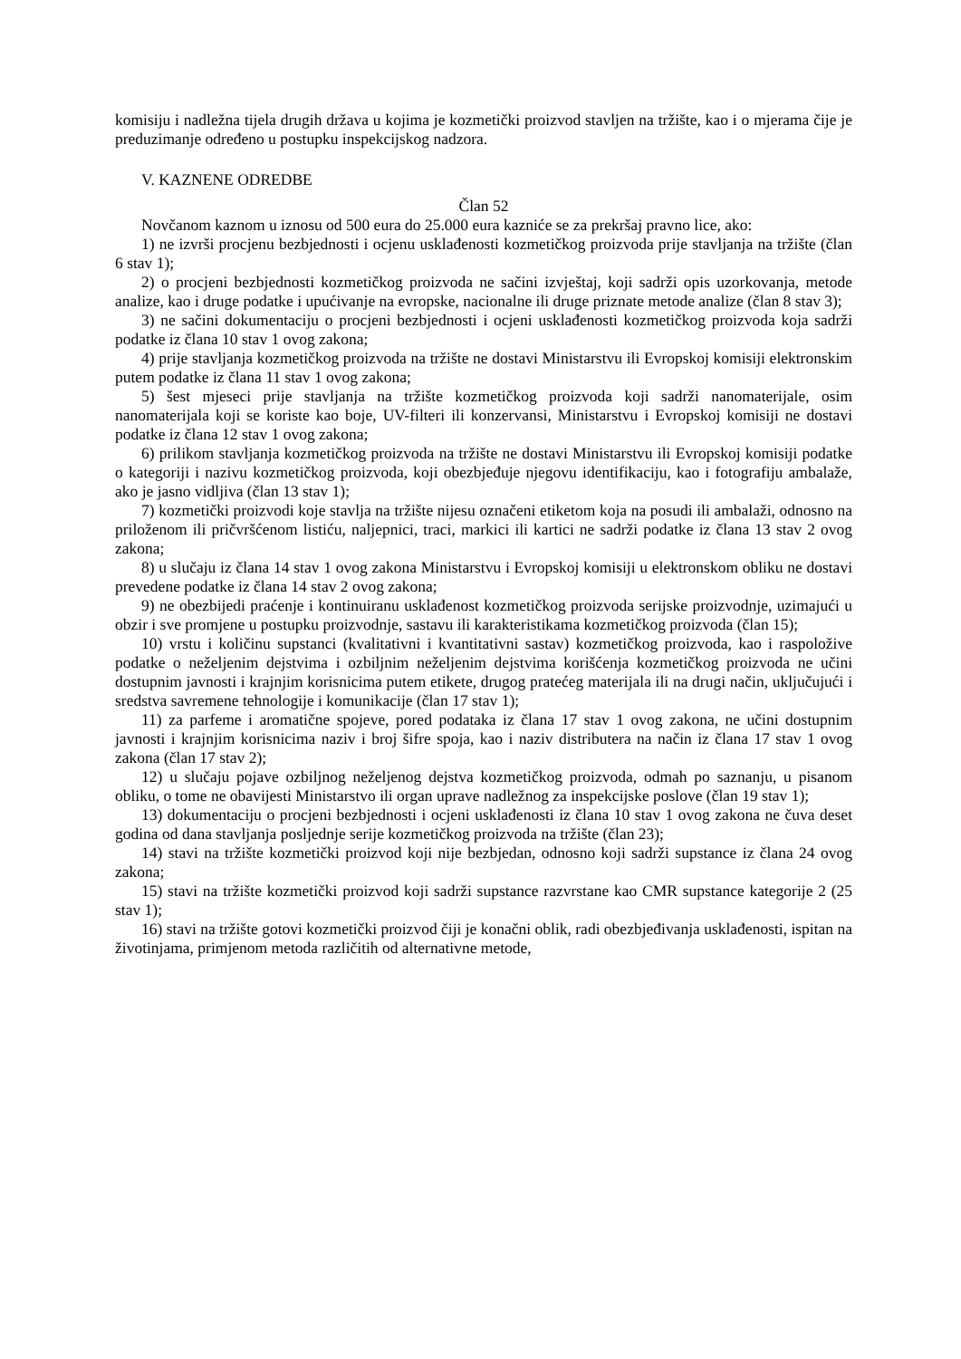komisiju i nadležna tijela drugih država u kojima je kozmetički proizvod stavljen na tržište, kao i o mjerama čije je preduzimanje određeno u postupku inspekcijskog nadzora.
V. KAZNENE ODREDBE
Član 52
Novčanom kaznom u iznosu od 500 eura do 25.000 eura kazniće se za prekršaj pravno lice, ako:
1) ne izvrši procjenu bezbjednosti i ocjenu usklađenosti kozmetičkog proizvoda prije stavljanja na tržište (član 6 stav 1);
2) o procjeni bezbjednosti kozmetičkog proizvoda ne sačini izvještaj, koji sadrži opis uzorkovanja, metode analize, kao i druge podatke i upućivanje na evropske, nacionalne ili druge priznate metode analize (član 8 stav 3);
3) ne sačini dokumentaciju o procjeni bezbjednosti i ocjeni usklađenosti kozmetičkog proizvoda koja sadrži podatke iz člana 10 stav 1 ovog zakona;
4) prije stavljanja kozmetičkog proizvoda na tržište ne dostavi Ministarstvu ili Evropskoj komisiji elektronskim putem podatke iz člana 11 stav 1 ovog zakona;
5) šest mjeseci prije stavljanja na tržište kozmetičkog proizvoda koji sadrži nanomaterijale, osim nanomaterijala koji se koriste kao boje, UV-filteri ili konzervansi, Ministarstvu i Evropskoj komisiji ne dostavi podatke iz člana 12 stav 1 ovog zakona;
6) prilikom stavljanja kozmetičkog proizvoda na tržište ne dostavi Ministarstvu ili Evropskoj komisiji podatke o kategoriji i nazivu kozmetičkog proizvoda, koji obezbjeđuje njegovu identifikaciju, kao i fotografiju ambalaže, ako je jasno vidljiva (član 13 stav 1);
7) kozmetički proizvodi koje stavlja na tržište nijesu označeni etiketom koja na posudi ili ambalaži, odnosno na priloženom ili pričvršćenom listiću, naljepnici, traci, markici ili kartici ne sadrži podatke iz člana 13 stav 2 ovog zakona;
8) u slučaju iz člana 14 stav 1 ovog zakona Ministarstvu i Evropskoj komisiji u elektronskom obliku ne dostavi prevedene podatke iz člana 14 stav 2 ovog zakona;
9) ne obezbijedi praćenje i kontinuiranu usklađenost kozmetičkog proizvoda serijske proizvodnje, uzimajući u obzir i sve promjene u postupku proizvodnje, sastavu ili karakteristikama kozmetičkog proizvoda (član 15);
10) vrstu i količinu supstanci (kvalitativni i kvantitativni sastav) kozmetičkog proizvoda, kao i raspoložive podatke o neželjenim dejstvima i ozbiljnim neželjenim dejstvima korišćenja kozmetičkog proizvoda ne učini dostupnim javnosti i krajnjim korisnicima putem etikete, drugog pratećeg materijala ili na drugi način, uključujući i sredstva savremene tehnologije i komunikacije (član 17 stav 1);
11) za parfeme i aromatične spojeve, pored podataka iz člana 17 stav 1 ovog zakona, ne učini dostupnim javnosti i krajnjim korisnicima naziv i broj šifre spoja, kao i naziv distributera na način iz člana 17 stav 1 ovog zakona (član 17 stav 2);
12) u slučaju pojave ozbiljnog neželjenog dejstva kozmetičkog proizvoda, odmah po saznanju, u pisanom obliku, o tome ne obavijesti Ministarstvo ili organ uprave nadležnog za inspekcijske poslove (član 19 stav 1);
13) dokumentaciju o procjeni bezbjednosti i ocjeni usklađenosti iz člana 10 stav 1 ovog zakona ne čuva deset godina od dana stavljanja posljednje serije kozmetičkog proizvoda na tržište (član 23);
14) stavi na tržište kozmetički proizvod koji nije bezbjedan, odnosno koji sadrži supstance iz člana 24 ovog zakona;
15) stavi na tržište kozmetički proizvod koji sadrži supstance razvrstane kao CMR supstance kategorije 2 (25 stav 1);
16) stavi na tržište gotovi kozmetički proizvod čiji je konačni oblik, radi obezbjeđivanja usklađenosti, ispitan na životinjama, primjenom metoda različitih od alternativne metode,